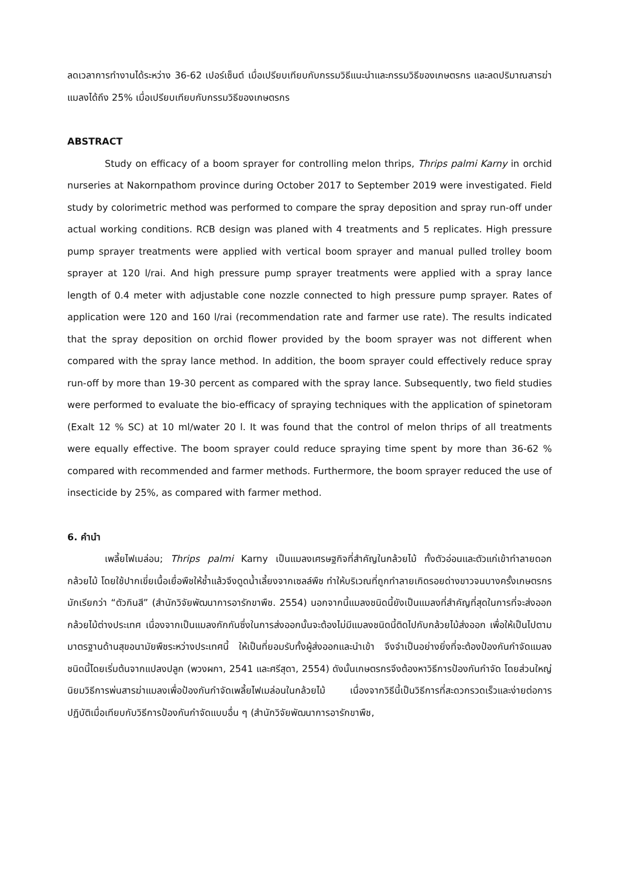ลดเวลาการทำงานได้ระหว่าง 36-62 เปอร์เซ็นต์ เมื่อเปรียบเทียบกับกรรมวิธีแนะนำและกรรมวิธีของเกษตรกร และลดปริมาณสารฆ่าแมลงได้ถึง 25% เมื่อเปรียบเทียบกับกรรมวิธีของเกษตรกร
ABSTRACT
Study on efficacy of a boom sprayer for controlling melon thrips, Thrips palmi Karny in orchid nurseries at Nakornpathom province during October 2017 to September 2019 were investigated. Field study by colorimetric method was performed to compare the spray deposition and spray run-off under actual working conditions. RCB design was planed with 4 treatments and 5 replicates. High pressure pump sprayer treatments were applied with vertical boom sprayer and manual pulled trolley boom sprayer at 120 l/rai. And high pressure pump sprayer treatments were applied with a spray lance length of 0.4 meter with adjustable cone nozzle connected to high pressure pump sprayer. Rates of application were 120 and 160 l/rai (recommendation rate and farmer use rate). The results indicated that the spray deposition on orchid flower provided by the boom sprayer was not different when compared with the spray lance method. In addition, the boom sprayer could effectively reduce spray run-off by more than 19-30 percent as compared with the spray lance. Subsequently, two field studies were performed to evaluate the bio-efficacy of spraying techniques with the application of spinetoram (Exalt 12 % SC) at 10 ml/water 20 l. It was found that the control of melon thrips of all treatments were equally effective. The boom sprayer could reduce spraying time spent by more than 36-62 % compared with recommended and farmer methods. Furthermore, the boom sprayer reduced the use of insecticide by 25%, as compared with farmer method.
6. คำนำ
เพลี้ยไฟเมล่อน; Thrips palmi Karny เป็นแมลงเศรษฐกิจที่สำคัญในกล้วยไม้ ทั้งตัวอ่อนและตัวแก่เข้าทำลายดอกกล้วยไม้ โดยใช้ปากเขี่ยเนื้อเยื่อพืชให้ช้ำแล้วจึงดูดน้ำเลี้ยงจากเซลล์พืช ทำให้บริเวณที่ถูกทำลายเกิดรอยด่างขาวจนบางครั้งเกษตรกรมักเรียกว่า “ตัวกินสี” (สำนักวิจัยพัฒนาการอารักขาพืช. 2554) นอกจากนี้แมลงชนิดนี้ยังเป็นแมลงที่สำคัญที่สุดในการที่จะส่งออกกล้วยไม้ต่างประเทศ เนื่องจากเป็นแมลงกักกันซึ่งในการส่งออกนั้นจะต้องไม่มีแมลงชนิดนี้ติดไปกับกล้วยไม้ส่งออก เพื่อให้เป็นไปตามมาตรฐานด้านสุขอนามัยพืชระหว่างประเทศนี้ ให้เป็นที่ยอมรับทั้งผู้ส่งออกและนำเข้า จึงจำเป็นอย่างยิ่งที่จะต้องป้องกันกำจัดแมลงชนิดนี้โดยเริ่มต้นจากแปลงปลูก (พวงผกา, 2541 และศรีสุดา, 2554) ดังนั้นเกษตรกรจึงต้องหาวิธีการป้องกันกำจัด โดยส่วนใหญ่นิยมวิธีการพ่นสารฆ่าแมลงเพื่อป้องกันกำจัดเพลี้ยไฟเมล่อนในกล้วยไม้ เนื่องจากวิธีนี้เป็นวิธีการที่สะดวกรวดเร็วและง่ายต่อการปฏิบัติเมื่อเทียบกับวิธีการป้องกันกำจัดแบบอื่น ๆ (สำนักวิจัยพัฒนาการอารักขาพืช,